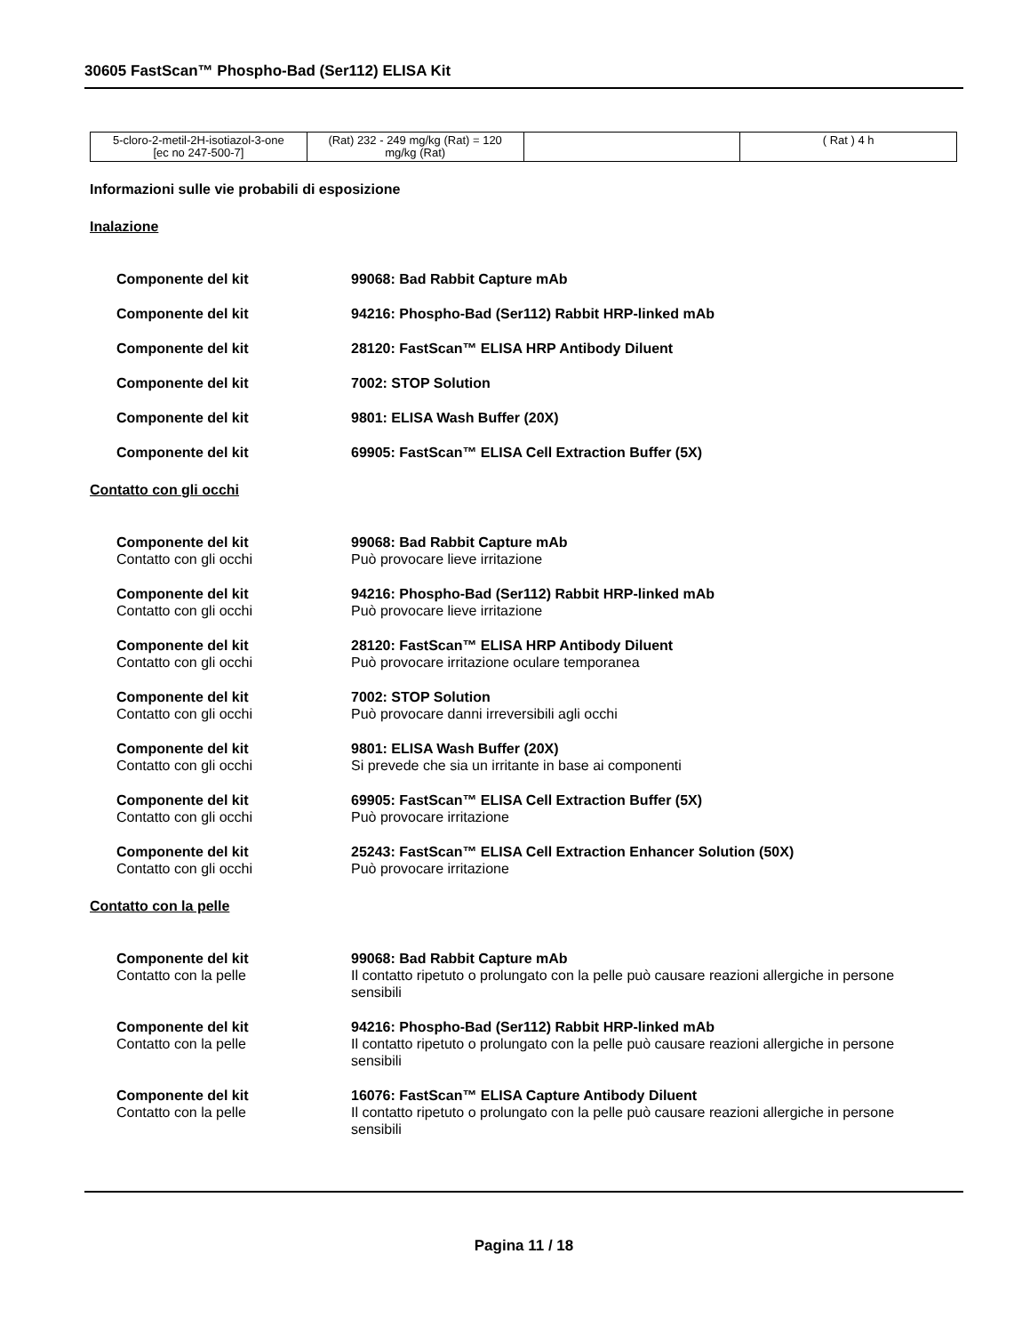30605 FastScan™ Phospho-Bad (Ser112) ELISA Kit
| 5-cloro-2-metil-2H-isotiazol-3-one [ec no 247-500-7] | (Rat) 232 - 249 mg/kg (Rat) = 120 mg/kg (Rat) | | ( Rat ) 4 h |
Informazioni sulle vie probabili di esposizione
Inalazione
Componente del kit 99068: Bad Rabbit Capture mAb
Componente del kit 94216: Phospho-Bad (Ser112) Rabbit HRP-linked mAb
Componente del kit 28120: FastScan™ ELISA HRP Antibody Diluent
Componente del kit 7002: STOP Solution
Componente del kit 9801: ELISA Wash Buffer (20X)
Componente del kit 69905: FastScan™ ELISA Cell Extraction Buffer (5X)
Contatto con gli occhi
Componente del kit
Contatto con gli occhi
99068: Bad Rabbit Capture mAb
Può provocare lieve irritazione
Componente del kit
Contatto con gli occhi
94216: Phospho-Bad (Ser112) Rabbit HRP-linked mAb
Può provocare lieve irritazione
Componente del kit
Contatto con gli occhi
28120: FastScan™ ELISA HRP Antibody Diluent
Può provocare irritazione oculare temporanea
Componente del kit
Contatto con gli occhi
7002: STOP Solution
Può provocare danni irreversibili agli occhi
Componente del kit
Contatto con gli occhi
9801: ELISA Wash Buffer (20X)
Si prevede che sia un irritante in base ai componenti
Componente del kit
Contatto con gli occhi
69905: FastScan™ ELISA Cell Extraction Buffer (5X)
Può provocare irritazione
Componente del kit
Contatto con gli occhi
25243: FastScan™ ELISA Cell Extraction Enhancer Solution (50X)
Può provocare irritazione
Contatto con la pelle
Componente del kit
Contatto con la pelle
99068: Bad Rabbit Capture mAb
Il contatto ripetuto o prolungato con la pelle può causare reazioni allergiche in persone sensibili
Componente del kit
Contatto con la pelle
94216: Phospho-Bad (Ser112) Rabbit HRP-linked mAb
Il contatto ripetuto o prolungato con la pelle può causare reazioni allergiche in persone sensibili
Componente del kit
Contatto con la pelle
16076: FastScan™ ELISA Capture Antibody Diluent
Il contatto ripetuto o prolungato con la pelle può causare reazioni allergiche in persone sensibili
Pagina 11 / 18